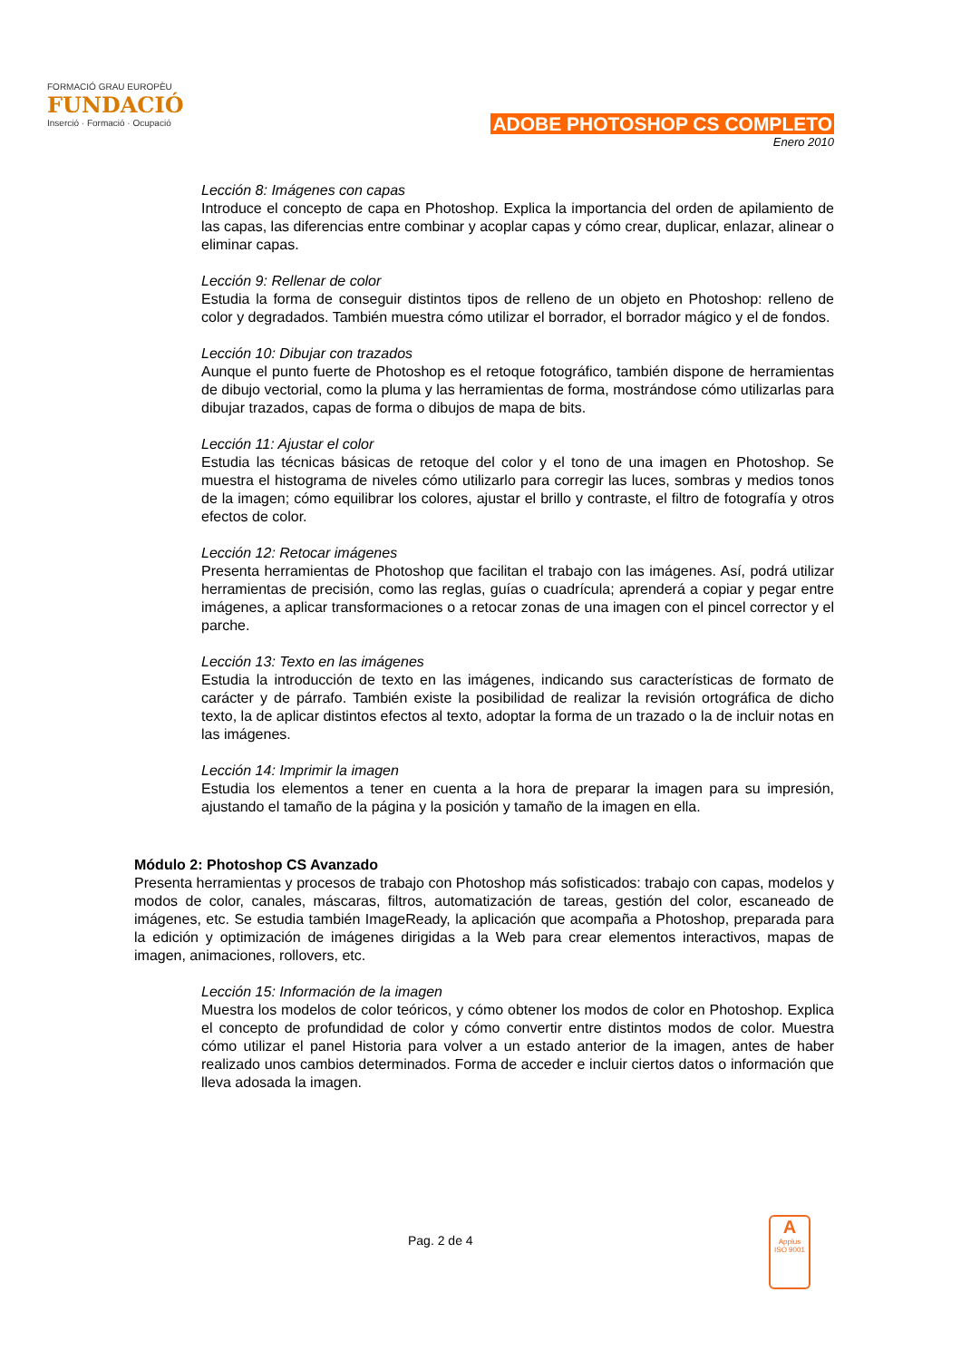FORMACIÓ GRAU EUROPÈU
FUNDACIÓ
Inserció · Formació · Ocupació
ADOBE PHOTOSHOP CS COMPLETO
Enero 2010
Lección 8: Imágenes con capas
Introduce el concepto de capa en Photoshop. Explica la importancia del orden de apilamiento de las capas, las diferencias entre combinar y acoplar capas y cómo crear, duplicar, enlazar, alinear o eliminar capas.
Lección 9: Rellenar de color
Estudia la forma de conseguir distintos tipos de relleno de un objeto en Photoshop: relleno de color y degradados. También muestra cómo utilizar el borrador, el borrador mágico y el de fondos.
Lección 10: Dibujar con trazados
Aunque el punto fuerte de Photoshop es el retoque fotográfico, también dispone de herramientas de dibujo vectorial, como la pluma y las herramientas de forma, mostrándose cómo utilizarlas para dibujar trazados, capas de forma o dibujos de mapa de bits.
Lección 11: Ajustar el color
Estudia las técnicas básicas de retoque del color y el tono de una imagen en Photoshop. Se muestra el histograma de niveles cómo utilizarlo para corregir las luces, sombras y medios tonos de la imagen; cómo equilibrar los colores, ajustar el brillo y contraste, el filtro de fotografía y otros efectos de color.
Lección 12: Retocar imágenes
Presenta herramientas de Photoshop que facilitan el trabajo con las imágenes. Así, podrá utilizar herramientas de precisión, como las reglas, guías o cuadrícula; aprenderá a copiar y pegar entre imágenes, a aplicar transformaciones o a retocar zonas de una imagen con el pincel corrector y el parche.
Lección 13: Texto en las imágenes
Estudia la introducción de texto en las imágenes, indicando sus características de formato de carácter y de párrafo. También existe la posibilidad de realizar la revisión ortográfica de dicho texto, la de aplicar distintos efectos al texto, adoptar la forma de un trazado o la de incluir notas en las imágenes.
Lección 14: Imprimir la imagen
Estudia los elementos a tener en cuenta a la hora de preparar la imagen para su impresión, ajustando el tamaño de la página y la posición y tamaño de la imagen en ella.
Módulo 2: Photoshop CS Avanzado
Presenta herramientas y procesos de trabajo con Photoshop más sofisticados: trabajo con capas, modelos y modos de color, canales, máscaras, filtros, automatización de tareas, gestión del color, escaneado de imágenes, etc. Se estudia también ImageReady, la aplicación que acompaña a Photoshop, preparada para la edición y optimización de imágenes dirigidas a la Web para crear elementos interactivos, mapas de imagen, animaciones, rollovers, etc.
Lección 15: Información de la imagen
Muestra los modelos de color teóricos, y cómo obtener los modos de color en Photoshop. Explica el concepto de profundidad de color y cómo convertir entre distintos modos de color. Muestra cómo utilizar el panel Historia para volver a un estado anterior de la imagen, antes de haber realizado unos cambios determinados. Forma de acceder e incluir ciertos datos o información que lleva adosada la imagen.
Pag. 2 de 4
A
Applus
ISO 9001